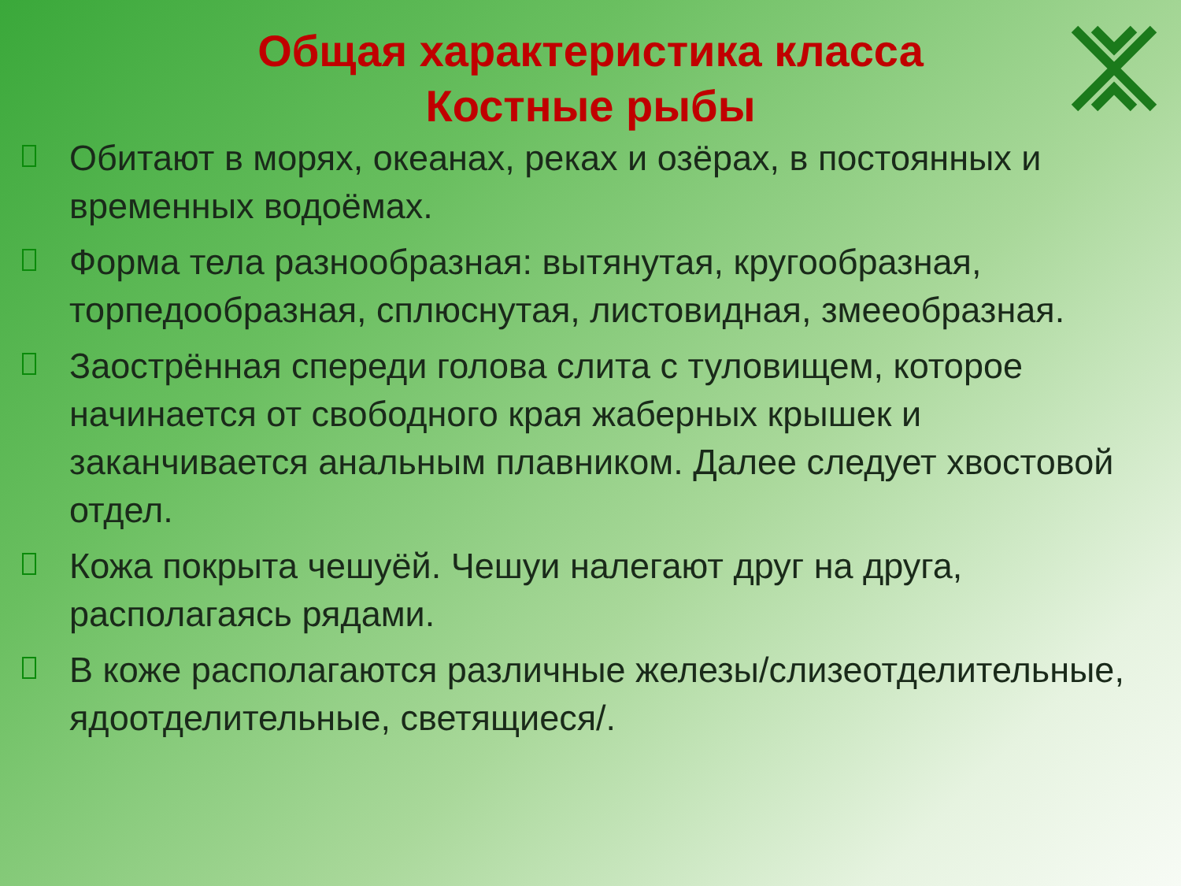Общая характеристика класса Костные рыбы
Обитают в морях, океанах, реках и озёрах, в постоянных и временных водоёмах.
Форма тела разнообразная: вытянутая, кругообразная, торпедообразная, сплюснутая, листовидная, змееобразная.
Заострённая спереди голова слита с туловищем, которое начинается от свободного края жаберных крышек и заканчивается анальным плавником. Далее следует хвостовой отдел.
Кожа покрыта чешуёй. Чешуи налегают друг на друга, располагаясь рядами.
В коже располагаются различные железы/слизеотделительные, ядоотделительные, светящиеся/.